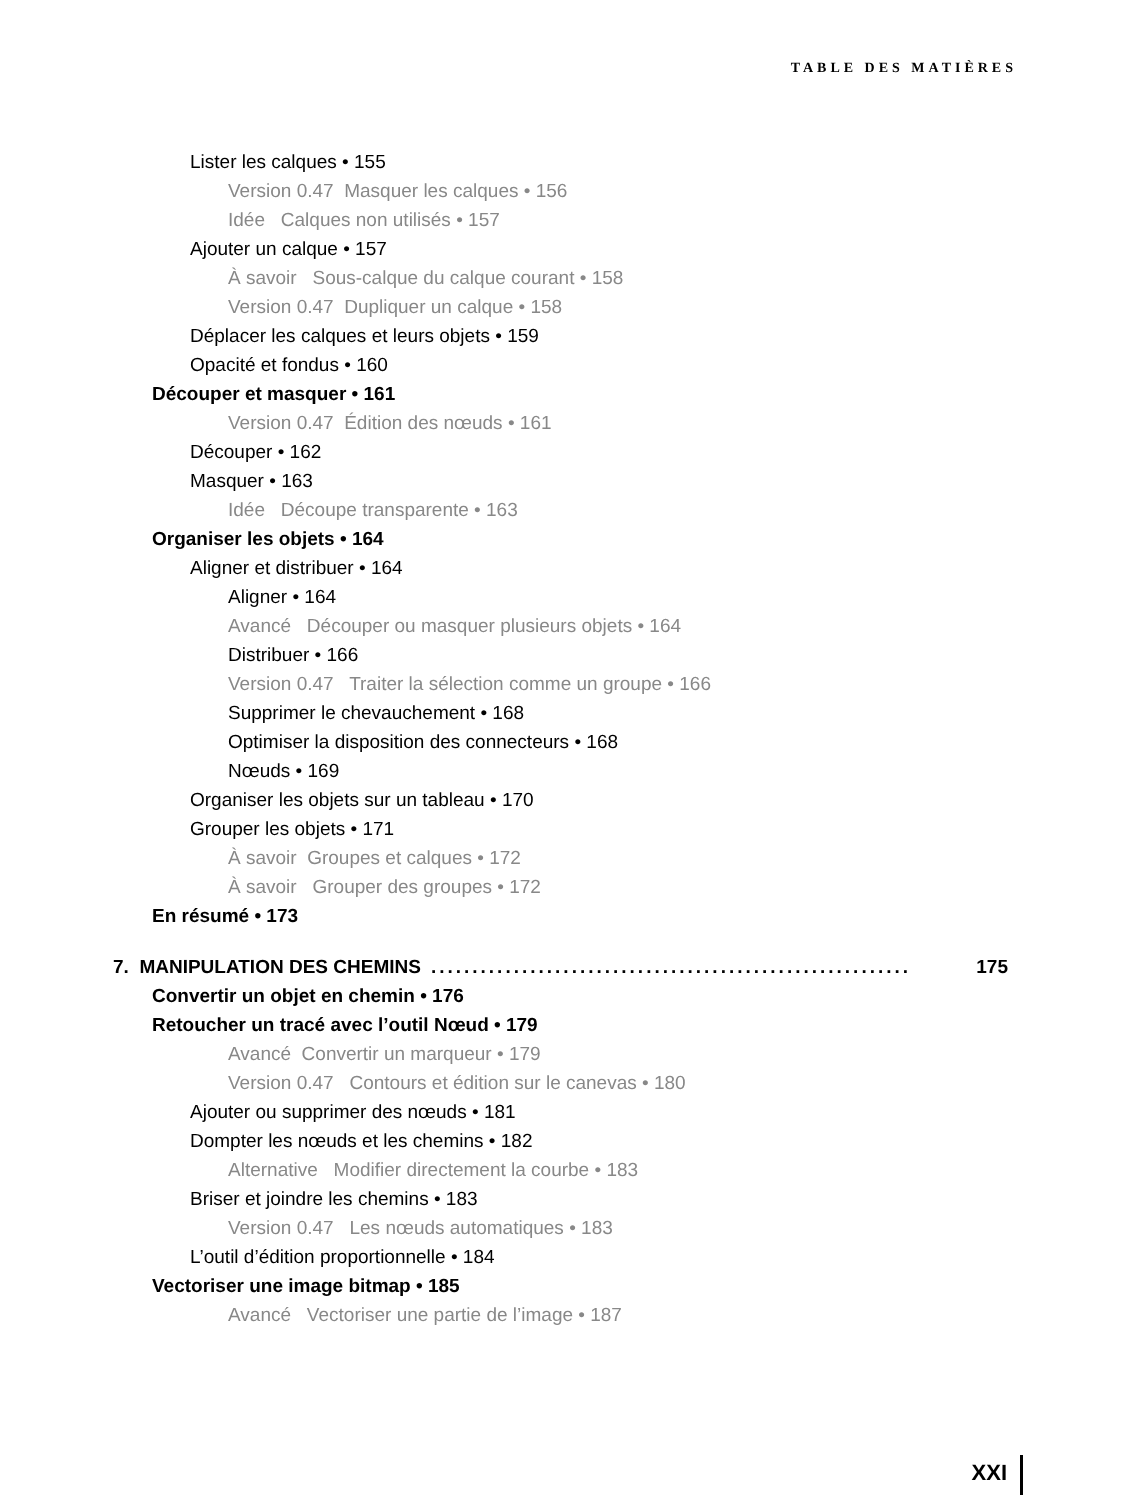TABLE DES MATIÈRES
Lister les calques • 155
Version 0.47 Masquer les calques • 156
Idée Calques non utilisés • 157
Ajouter un calque • 157
À savoir Sous-calque du calque courant • 158
Version 0.47 Dupliquer un calque • 158
Déplacer les calques et leurs objets • 159
Opacité et fondus • 160
Découper et masquer • 161
Version 0.47 Édition des nœuds • 161
Découper • 162
Masquer • 163
Idée Découpe transparente • 163
Organiser les objets • 164
Aligner et distribuer • 164
Aligner • 164
Avancé Découper ou masquer plusieurs objets • 164
Distribuer • 166
Version 0.47 Traiter la sélection comme un groupe • 166
Supprimer le chevauchement • 168
Optimiser la disposition des connecteurs • 168
Nœuds • 169
Organiser les objets sur un tableau • 170
Grouper les objets • 171
À savoir Groupes et calques • 172
À savoir Grouper des groupes • 172
En résumé • 173
7. MANIPULATION DES CHEMINS.......................................................... 175
Convertir un objet en chemin • 176
Retoucher un tracé avec l’outil Nœud • 179
Avancé Convertir un marqueur • 179
Version 0.47 Contours et édition sur le canevas • 180
Ajouter ou supprimer des nœuds • 181
Dompter les nœuds et les chemins • 182
Alternative Modifier directement la courbe • 183
Briser et joindre les chemins • 183
Version 0.47 Les nœuds automatiques • 183
L’outil d’édition proportionnelle • 184
Vectoriser une image bitmap • 185
Avancé Vectoriser une partie de l’image • 187
XXI